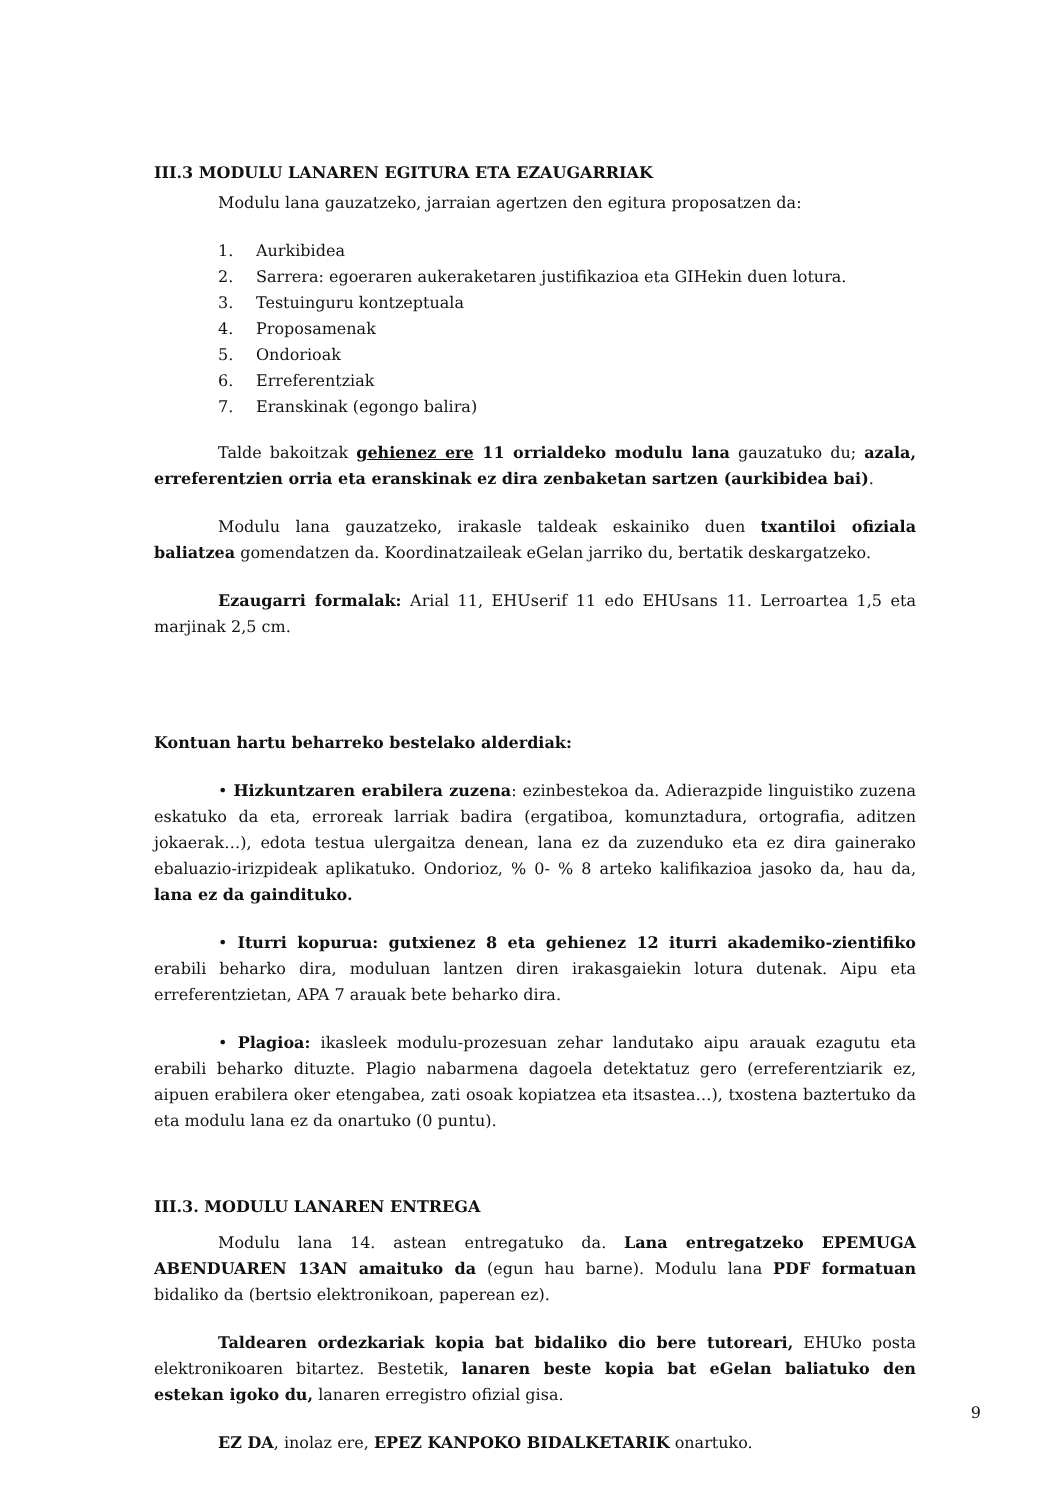III.3 MODULU LANAREN EGITURA ETA EZAUGARRIAK
Modulu lana gauzatzeko, jarraian agertzen den egitura proposatzen da:
1. Aurkibidea
2. Sarrera: egoeraren aukeraketaren justifikazioa eta GIHekin duen lotura.
3. Testuinguru kontzeptuala
4. Proposamenak
5. Ondorioak
6. Erreferentziak
7. Eranskinak (egongo balira)
Talde bakoitzak gehienez ere 11 orrialdeko modulu lana gauzatuko du; azala, erreferentzien orria eta eranskinak ez dira zenbaketan sartzen (aurkibidea bai).
Modulu lana gauzatzeko, irakasle taldeak eskainiko duen txantiloi ofiziala baliatzea gomendatzen da. Koordinatzaileak eGelan jarriko du, bertatik deskargatzeko.
Ezaugarri formalak: Arial 11, EHUserif 11 edo EHUsans 11. Lerroartea 1,5 eta marjinak 2,5 cm.
Kontuan hartu beharreko bestelako alderdiak:
• Hizkuntzaren erabilera zuzena: ezinbestekoa da. Adierazpide linguistiko zuzena eskatuko da eta, erroreak larriak badira (ergatiboa, komunztadura, ortografia, aditzen jokaerak…), edota testua ulergaitza denean, lana ez da zuzenduko eta ez dira gainerako ebaluazio-irizpideak aplikatuko. Ondorioz, % 0- % 8 arteko kalifikazioa jasoko da, hau da, lana ez da gaindituko.
• Iturri kopurua: gutxienez 8 eta gehienez 12 iturri akademiko-zientifiko erabili beharko dira, moduluan lantzen diren irakasgaiekin lotura dutenak. Aipu eta erreferentzietan, APA 7 arauak bete beharko dira.
• Plagioa: ikasleek modulu-prozesuan zehar landutako aipu arauak ezagutu eta erabili beharko dituzte. Plagio nabarmena dagoela detektatuz gero (erreferentziarik ez, aipuen erabilera oker etengabea, zati osoak kopiatzea eta itsastea…), txostena baztertuko da eta modulu lana ez da onartuko (0 puntu).
III.3. MODULU LANAREN ENTREGA
Modulu lana 14. astean entregatuko da. Lana entregatzeko EPEMUGA ABENDUAREN 13AN amaituko da (egun hau barne). Modulu lana PDF formatuan bidaliko da (bertsio elektronikoan, paperean ez).
Taldearen ordezkariak kopia bat bidaliko dio bere tutoreari, EHUko posta elektronikoaren bitartez. Bestetik, lanaren beste kopia bat eGelan baliatuko den estekan igoko du, lanaren erregistro ofizial gisa.
EZ DA, inolaz ere, EPEZ KANPOKO BIDALKETARIK onartuko.
9